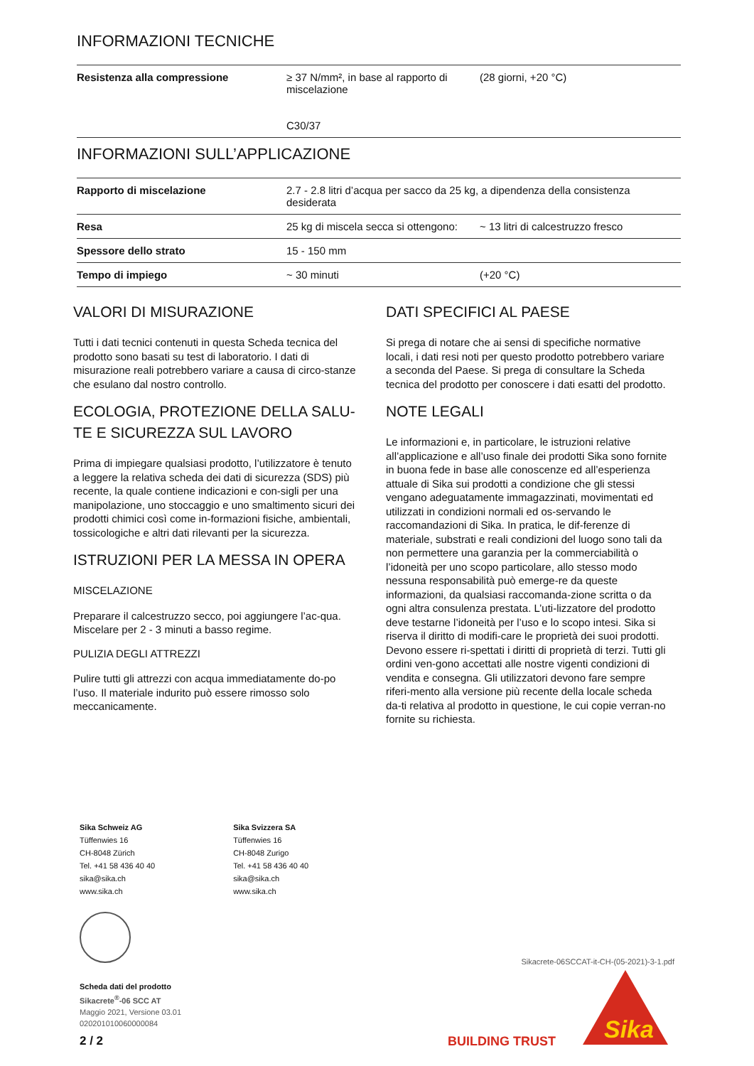INFORMAZIONI TECNICHE
| Resistenza alla compressione | ≥ 37 N/mm², in base al rapporto di miscelazione C30/37 | (28 giorni, +20 °C) |
INFORMAZIONI SULL’APPLICAZIONE
| Rapporto di miscelazione | 2.7 - 2.8 litri d’acqua per sacco da 25 kg, a dipendenza della consistenza desiderata | |
| Resa | 25 kg di miscela secca si ottengono: | ~ 13 litri di calcestruzzo fresco |
| Spessore dello strato | 15 - 150 mm | |
| Tempo di impiego | ~ 30 minuti | (+20 °C) |
VALORI DI MISURAZIONE
Tutti i dati tecnici contenuti in questa Scheda tecnica del prodotto sono basati su test di laboratorio. I dati di misurazione reali potrebbero variare a causa di circo-stanze che esulano dal nostro controllo.
ECOLOGIA, PROTEZIONE DELLA SALU-TE E SICUREZZA SUL LAVORO
Prima di impiegare qualsiasi prodotto, l’utilizzatore è tenuto a leggere la relativa scheda dei dati di sicurezza (SDS) più recente, la quale contiene indicazioni e con-sigli per una manipolazione, uno stoccaggio e uno smaltimento sicuri dei prodotti chimici così come in-formazioni fisiche, ambientali, tossicologiche e altri dati rilevanti per la sicurezza.
ISTRUZIONI PER LA MESSA IN OPERA
MISCELAZIONE
Preparare il calcestruzzo secco, poi aggiungere l’ac-qua. Miscelare per 2 - 3 minuti a basso regime.
PULIZIA DEGLI ATTREZZI
Pulire tutti gli attrezzi con acqua immediatamente do-po l’uso. Il materiale indurito può essere rimosso solo meccanicamente.
DATI SPECIFICI AL PAESE
Si prega di notare che ai sensi di specifiche normative locali, i dati resi noti per questo prodotto potrebbero variare a seconda del Paese. Si prega di consultare la Scheda tecnica del prodotto per conoscere i dati esatti del prodotto.
NOTE LEGALI
Le informazioni e, in particolare, le istruzioni relative all’applicazione e all’uso finale dei prodotti Sika sono fornite in buona fede in base alle conoscenze ed all’esperienza attuale di Sika sui prodotti a condizione che gli stessi vengano adeguatamente immagazzinati, movimentati ed utilizzati in condizioni normali ed os-servando le raccomandazioni di Sika. In pratica, le dif-ferenze di materiale, substrati e reali condizioni del luogo sono tali da non permettere una garanzia per la commerciabilità o l’idoneità per uno scopo particolare, allo stesso modo nessuna responsabilità può emerge-re da queste informazioni, da qualsiasi raccomanda-zione scritta o da ogni altra consulenza prestata. L’uti-lizzatore del prodotto deve testarne l’idoneità per l’uso e lo scopo intesi. Sika si riserva il diritto di modifi-care le proprietà dei suoi prodotti. Devono essere ri-spettati i diritti di proprietà di terzi. Tutti gli ordini ven-gono accettati alle nostre vigenti condizioni di vendita e consegna. Gli utilizzatori devono fare sempre riferi-mento alla versione più recente della locale scheda da-ti relativa al prodotto in questione, le cui copie verran-no fornite su richiesta.
Sika Schweiz AG
Tüffenwies 16
CH-8048 Zürich
Tel. +41 58 436 40 40
sika@sika.ch
www.sika.ch
Sika Svizzera SA
Tüffenwies 16
CH-8048 Zurigo
Tel. +41 58 436 40 40
sika@sika.ch
www.sika.ch
Scheda dati del prodotto
Sikacrete<sup>®</sup>-06 SCC AT
Maggio 2021, Versione 03.01
020201010060000084
Sikacrete-06SCCAT-it-CH-(05-2021)-3-1.pdf
2 / 2 BUILDING TRUST
Sika